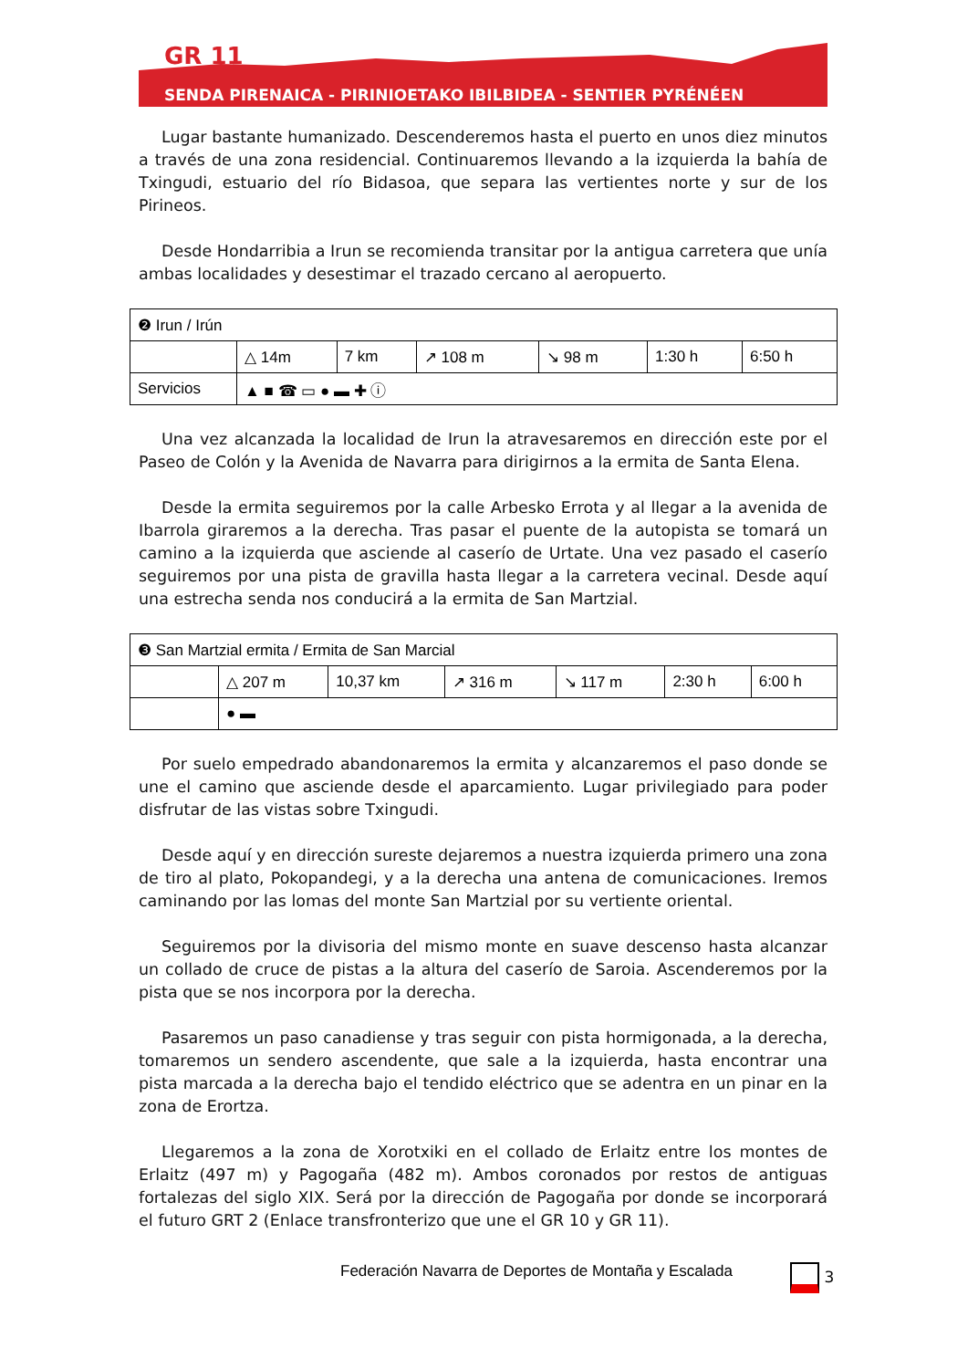GR 11
SENDA PIRENAICA - PIRINIOETAKO IBILBIDEA - SENTIER PYRÉNÉEN
Lugar bastante humanizado. Descenderemos hasta el puerto en unos diez minutos a través de una zona residencial. Continuaremos llevando a la izquierda la bahía de Txingudi, estuario del río Bidasoa, que separa las vertientes norte y sur de los Pirineos.
Desde Hondarribia a Irun se recomienda transitar por la antigua carretera que unía ambas localidades y desestimar el trazado cercano al aeropuerto.
| ❷ Irun / Irún | | | | | | |
| | △ 14m | 7 km | ↗ 108 m | ↘ 98 m | 1:30 h | 6:50 h |
| Servicios | ▲ ■ ☎ ▭ ● ▬ ✚ ⓘ | | | | | |
Una vez alcanzada la localidad de Irun la atravesaremos en dirección este por el Paseo de Colón y la Avenida de Navarra para dirigirnos a la ermita de Santa Elena.
Desde la ermita seguiremos por la calle Arbesko Errota y al llegar a la avenida de Ibarrola giraremos a la derecha. Tras pasar el puente de la autopista se tomará un camino a la izquierda que asciende al caserío de Urtate. Una vez pasado el caserío seguiremos por una pista de gravilla hasta llegar a la carretera vecinal. Desde aquí una estrecha senda nos conducirá a la ermita de San Martzial.
| ❸ San Martzial ermita / Ermita de San Marcial | | | | | | |
| | △ 207 m | 10,37 km | ↗ 316 m | ↘ 117 m | 2:30 h | 6:00 h |
| | ● ▬ | | | | | |
Por suelo empedrado abandonaremos la ermita y alcanzaremos el paso donde se une el camino que asciende desde el aparcamiento. Lugar privilegiado para poder disfrutar de las vistas sobre Txingudi.
Desde aquí y en dirección sureste dejaremos a nuestra izquierda primero una zona de tiro al plato, Pokopandegi, y a la derecha una antena de comunicaciones. Iremos caminando por las lomas del monte San Martzial por su vertiente oriental.
Seguiremos por la divisoria del mismo monte en suave descenso hasta alcanzar un collado de cruce de pistas a la altura del caserío de Saroia. Ascenderemos por la pista que se nos incorpora por la derecha.
Pasaremos un paso canadiense y tras seguir con pista hormigonada, a la derecha, tomaremos un sendero ascendente, que sale a la izquierda, hasta encontrar una pista marcada a la derecha bajo el tendido eléctrico que se adentra en un pinar en la zona de Erortza.
Llegaremos a la zona de Xorotxiki en el collado de Erlaitz entre los montes de Erlaitz (497 m) y Pagogaña (482 m). Ambos coronados por restos de antiguas fortalezas del siglo XIX. Será por la dirección de Pagogaña por donde se incorporará el futuro GRT 2 (Enlace transfronterizo que une el GR 10 y GR 11).
Federación Navarra de Deportes de Montaña y Escalada
3